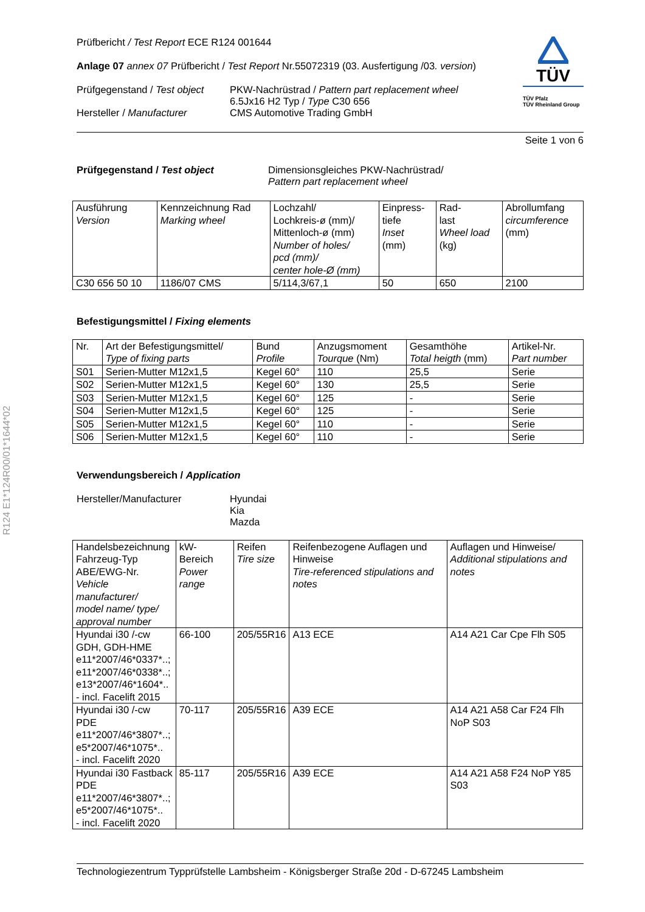R124 E1*124R00/01*1644*02
TÜV
TÜV Pfalz
TÜV Rheinland Group
Prüfbericht / Test Report ECE R124 001644
Anlage 07 annex 07 Prüfbericht / Test Report Nr.55072319 (03. Ausfertigung /03. version)
Prüfgegenstand / Test object
Hersteller / Manufacturer
PKW-Nachrüstrad / Pattern part replacement wheel
6.5Jx16 H2 Typ / Type C30 656
CMS Automotive Trading GmbH
Seite 1 von 6
Prüfgegenstand / Test object Dimensionsgleiches PKW-Nachrüstrad/
Pattern part replacement wheel
| Ausführung Version | Kennzeichnung Rad Marking wheel | Lochzahl/ Lochkreis-ø (mm)/ Mittenloch-ø (mm) Number of holes/ pcd (mm)/ center hole-Ø (mm) | Einpress- tiefe Inset (mm) | Rad- last Wheel load (kg) | Abrollumfang circumference (mm) |
| --- | --- | --- | --- | --- | --- |
| C30 656 50 10 | 1186/07 CMS | 5/114,3/67,1 | 50 | 650 | 2100 |
Befestigungsmittel / Fixing elements
| Nr. | Art der Befestigungsmittel/ Type of fixing parts | Bund Profile | Anzugsmoment Tourque (Nm) | Gesamthöhe Total heigth (mm) | Artikel-Nr. Part number |
| --- | --- | --- | --- | --- | --- |
| S01 | Serien-Mutter M12x1,5 | Kegel 60° | 110 | 25,5 | Serie |
| S02 | Serien-Mutter M12x1,5 | Kegel 60° | 130 | 25,5 | Serie |
| S03 | Serien-Mutter M12x1,5 | Kegel 60° | 125 | - | Serie |
| S04 | Serien-Mutter M12x1,5 | Kegel 60° | 125 | - | Serie |
| S05 | Serien-Mutter M12x1,5 | Kegel 60° | 110 | - | Serie |
| S06 | Serien-Mutter M12x1,5 | Kegel 60° | 110 | - | Serie |
Verwendungsbereich / Application
Hersteller/Manufacturer Hyundai
Kia
Mazda
| Handelsbezeichnung Fahrzeug-Typ ABE/EWG-Nr. Vehicle manufacturer/ model name/ type/ approval number | kW-Bereich Power range | Reifen Tire size | Reifenbezogene Auflagen und Hinweise Tire-referenced stipulations and notes | Auflagen und Hinweise/ Additional stipulations and notes |
| --- | --- | --- | --- | --- |
| Hyundai i30 /-cw GDH, GDH-HME e11*2007/46*0337*..; e11*2007/46*0338*..; e13*2007/46*1604*.. - incl. Facelift 2015 | 66-100 | 205/55R16 | A13 ECE | A14 A21 Car Cpe Flh S05 |
| Hyundai i30 /-cw PDE e11*2007/46*3807*..; e5*2007/46*1075*.. - incl. Facelift 2020 | 70-117 | 205/55R16 | A39 ECE | A14 A21 A58 Car F24 Flh NoP S03 |
| Hyundai i30 Fastback PDE e11*2007/46*3807*..; e5*2007/46*1075*.. - incl. Facelift 2020 | 85-117 | 205/55R16 | A39 ECE | A14 A21 A58 F24 NoP Y85 S03 |
Technologiezentrum Typprüfstelle Lambsheim - Königsberger Straße 20d - D-67245 Lambsheim